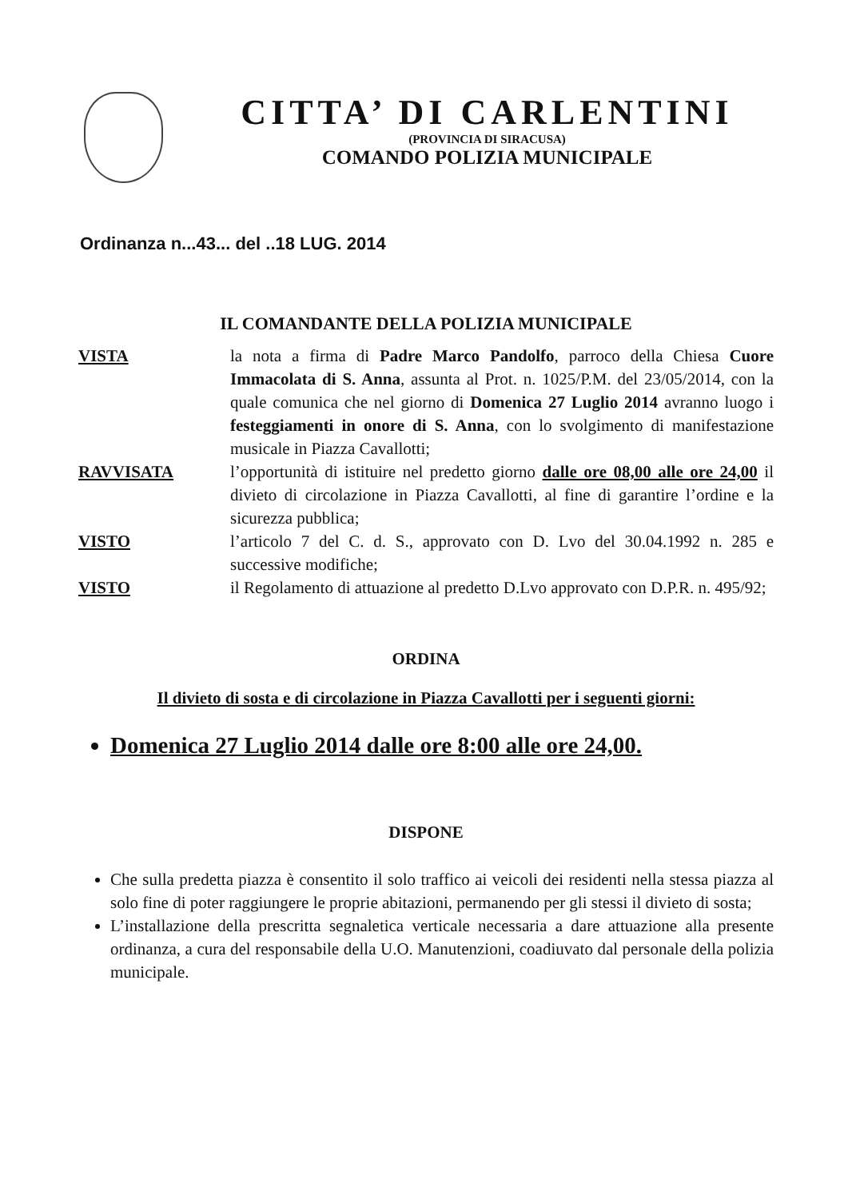CITTA’ DI CARLENTINI
(PROVINCIA DI SIRACUSA)
COMANDO POLIZIA MUNICIPALE
Ordinanza n...43... del ..18 LUG. 2014
IL COMANDANTE DELLA POLIZIA MUNICIPALE
VISTA la nota a firma di Padre Marco Pandolfo, parroco della Chiesa Cuore Immacolata di S. Anna, assunta al Prot. n. 1025/P.M. del 23/05/2014, con la quale comunica che nel giorno di Domenica 27 Luglio 2014 avranno luogo i festeggiamenti in onore di S. Anna, con lo svolgimento di manifestazione musicale in Piazza Cavallotti;
RAVVISATA l’opportunità di istituire nel predetto giorno dalle ore 08,00 alle ore 24,00 il divieto di circolazione in Piazza Cavallotti, al fine di garantire l’ordine e la sicurezza pubblica;
VISTO l’articolo 7 del C. d. S., approvato con D. Lvo del 30.04.1992 n. 285 e successive modifiche;
VISTO il Regolamento di attuazione al predetto D.Lvo approvato con D.P.R. n. 495/92;
ORDINA
Il divieto di sosta e di circolazione in Piazza Cavallotti per i seguenti giorni:
Domenica 27 Luglio 2014 dalle ore 8:00 alle ore 24,00.
DISPONE
Che sulla predetta piazza è consentito il solo traffico ai veicoli dei residenti nella stessa piazza al solo fine di poter raggiungere le proprie abitazioni, permanendo per gli stessi il divieto di sosta;
L’installazione della prescritta segnaletica verticale necessaria a dare attuazione alla presente ordinanza, a cura del responsabile della U.O. Manutenzioni, coadiuvato dal personale della polizia municipale.